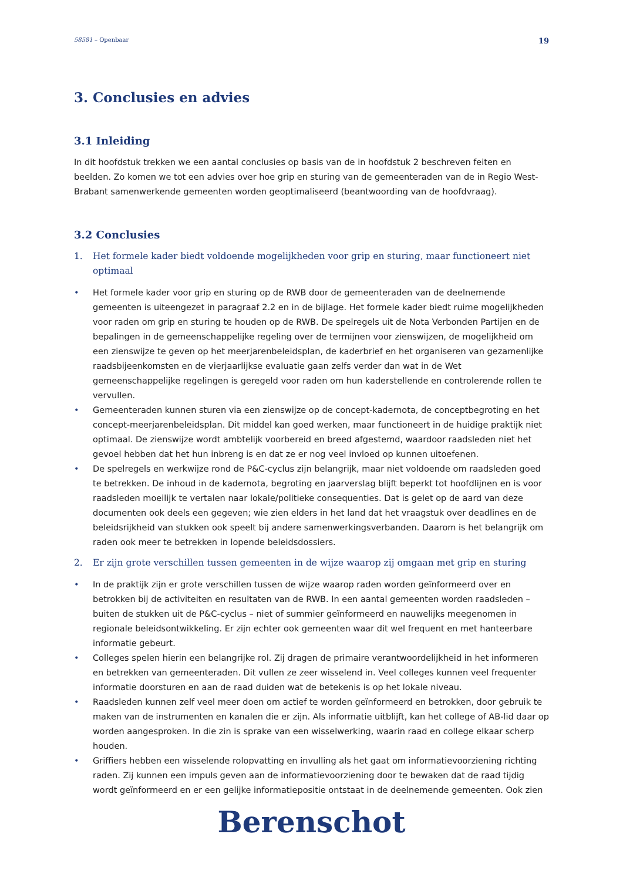58581 – Openbaar 19
3. Conclusies en advies
3.1 Inleiding
In dit hoofdstuk trekken we een aantal conclusies op basis van de in hoofdstuk 2 beschreven feiten en beelden. Zo komen we tot een advies over hoe grip en sturing van de gemeenteraden van de in Regio West-Brabant samenwerkende gemeenten worden geoptimaliseerd (beantwoording van de hoofdvraag).
3.2 Conclusies
1. Het formele kader biedt voldoende mogelijkheden voor grip en sturing, maar functioneert niet optimaal
• Het formele kader voor grip en sturing op de RWB door de gemeenteraden van de deelnemende gemeenten is uiteengezet in paragraaf 2.2 en in de bijlage. Het formele kader biedt ruime mogelijkheden voor raden om grip en sturing te houden op de RWB. De spelregels uit de Nota Verbonden Partijen en de bepalingen in de gemeenschappelijke regeling over de termijnen voor zienswijzen, de mogelijkheid om een zienswijze te geven op het meerjarenbeleidsplan, de kaderbrief en het organiseren van gezamenlijke raadsbijeenkomsten en de vierjaarlijkse evaluatie gaan zelfs verder dan wat in de Wet gemeenschappelijke regelingen is geregeld voor raden om hun kaderstellende en controlerende rollen te vervullen.
• Gemeenteraden kunnen sturen via een zienswijze op de concept-kadernota, de conceptbegroting en het concept-meerjarenbeleidsplan. Dit middel kan goed werken, maar functioneert in de huidige praktijk niet optimaal. De zienswijze wordt ambtelijk voorbereid en breed afgestemd, waardoor raadsleden niet het gevoel hebben dat het hun inbreng is en dat ze er nog veel invloed op kunnen uitoefenen.
• De spelregels en werkwijze rond de P&C-cyclus zijn belangrijk, maar niet voldoende om raadsleden goed te betrekken. De inhoud in de kadernota, begroting en jaarverslag blijft beperkt tot hoofdlijnen en is voor raadsleden moeilijk te vertalen naar lokale/politieke consequenties. Dat is gelet op de aard van deze documenten ook deels een gegeven; wie zien elders in het land dat het vraagstuk over deadlines en de beleidsrijkheid van stukken ook speelt bij andere samenwerkingsverbanden. Daarom is het belangrijk om raden ook meer te betrekken in lopende beleidsdossiers.
2. Er zijn grote verschillen tussen gemeenten in de wijze waarop zij omgaan met grip en sturing
• In de praktijk zijn er grote verschillen tussen de wijze waarop raden worden geïnformeerd over en betrokken bij de activiteiten en resultaten van de RWB. In een aantal gemeenten worden raadsleden – buiten de stukken uit de P&C-cyclus – niet of summier geïnformeerd en nauwelijks meegenomen in regionale beleidsontwikkeling. Er zijn echter ook gemeenten waar dit wel frequent en met hanteerbare informatie gebeurt.
• Colleges spelen hierin een belangrijke rol. Zij dragen de primaire verantwoordelijkheid in het informeren en betrekken van gemeenteraden. Dit vullen ze zeer wisselend in. Veel colleges kunnen veel frequenter informatie doorsturen en aan de raad duiden wat de betekenis is op het lokale niveau.
• Raadsleden kunnen zelf veel meer doen om actief te worden geïnformeerd en betrokken, door gebruik te maken van de instrumenten en kanalen die er zijn. Als informatie uitblijft, kan het college of AB-lid daar op worden aangesproken. In die zin is sprake van een wisselwerking, waarin raad en college elkaar scherp houden.
• Griffiers hebben een wisselende rolopvatting en invulling als het gaat om informatievoorziening richting raden. Zij kunnen een impuls geven aan de informatievoorziening door te bewaken dat de raad tijdig wordt geïnformeerd en er een gelijke informatiepositie ontstaat in de deelnemende gemeenten. Ook zien
Berenschot